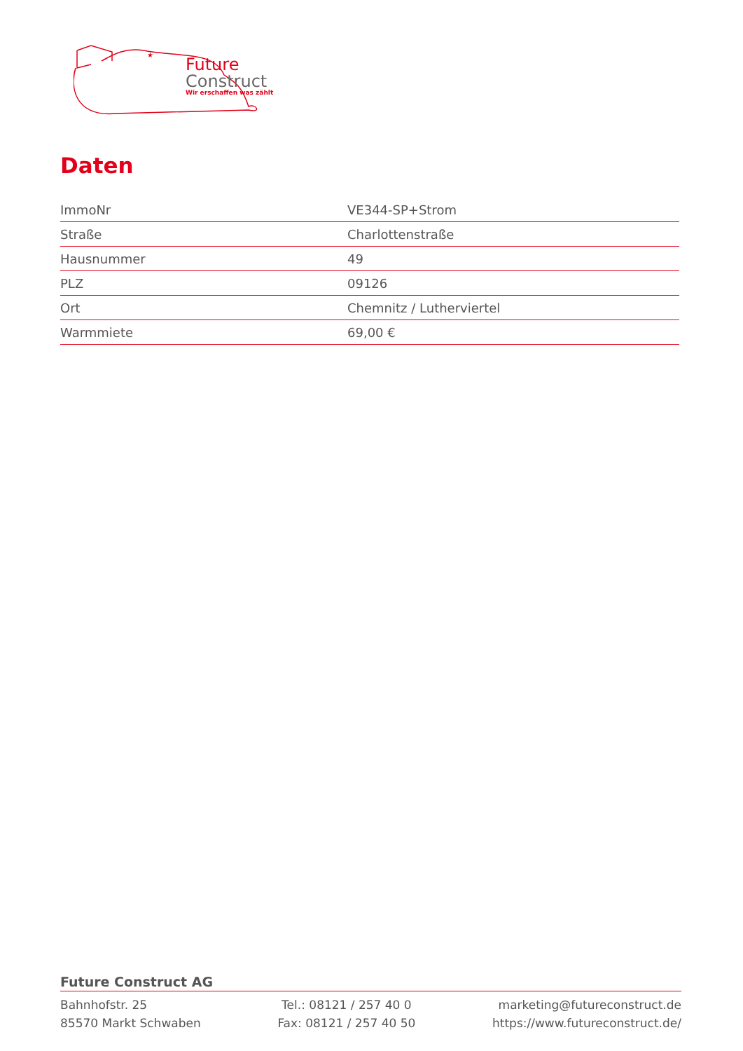★
Future
Construct
Wir erschaffen was zählt
Daten
| ImmoNr | VE344-SP+Strom |
| Straße | Charlottenstraße |
| Hausnummer | 49 |
| PLZ | 09126 |
| Ort | Chemnitz / Lutherviertel |
| Warmmiete | 69,00 € |
Future Construct AG
Bahnhofstr. 25
85570 Markt Schwaben
Tel.: 08121 / 257 40 0
Fax: 08121 / 257 40 50
marketing@futureconstruct.de
https://www.futureconstruct.de/